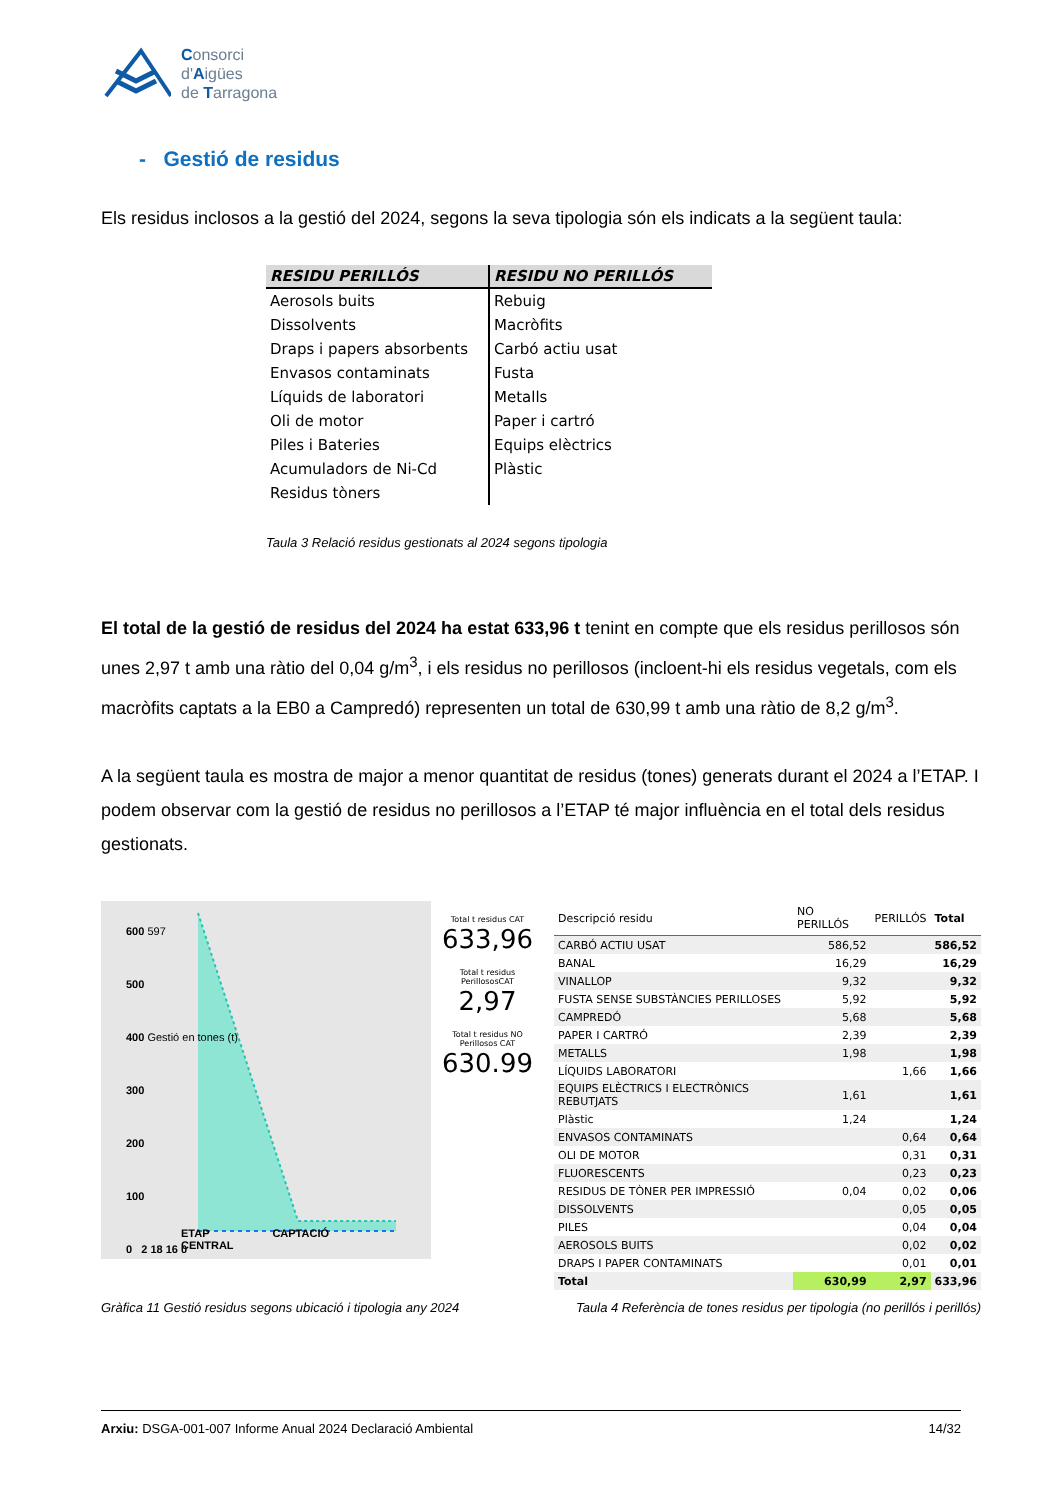Consorci
d'Aigües
de Tarragona
- Gestió de residus
Els residus inclosos a la gestió del 2024, segons la seva tipologia són els indicats a la següent taula:
| RESIDU PERILLÓS | RESIDU NO PERILLÓS |
| --- | --- |
| Aerosols buits | Rebuig |
| Dissolvents | Macròfits |
| Draps i papers absorbents | Carbó actiu usat |
| Envasos contaminats | Fusta |
| Líquids de laboratori | Metalls |
| Oli de motor | Paper i cartró |
| Piles i Bateries | Equips elèctrics |
| Acumuladors de Ni-Cd | Plàstic |
| Residus tòners | |
Taula 3 Relació residus gestionats al 2024 segons tipologia
El total de la gestió de residus del 2024 ha estat 633,96 t tenint en compte que els residus perillosos són unes 2,97 t amb una ràtio del 0,04 g/m<sup>3</sup>, i els residus no perillosos (incloent-hi els residus vegetals, com els macròfits captats a la EB0 a Campredó) representen un total de 630,99 t amb una ràtio de 8,2 g/m<sup>3</sup>.
A la següent taula es mostra de major a menor quantitat de residus (tones) generats durant el 2024 a l’ETAP. I podem observar com la gestió de residus no perillosos a l’ETAP té major influència en el total dels residus gestionats.
600 597
500
400 Gestió en tones (t)
300
200
100
0 2 18 16 0
ETAP CAPTACIÓ CENTRAL
Total t residus CAT
633,96
Total t residus PerillososCAT
2,97
Total t residus NO Perillosos CAT
630.99
| Descripció residu | NO PERILLÓS | PERILLÓS | Total |
| --- | --- | --- | --- |
| CARBÓ ACTIU USAT | 586,52 | | 586,52 |
| BANAL | 16,29 | | 16,29 |
| VINALLOP | 9,32 | | 9,32 |
| FUSTA SENSE SUBSTÀNCIES PERILLOSES | 5,92 | | 5,92 |
| CAMPREDÓ | 5,68 | | 5,68 |
| PAPER I CARTRÓ | 2,39 | | 2,39 |
| METALLS | 1,98 | | 1,98 |
| LÍQUIDS LABORATORI | | 1,66 | 1,66 |
| EQUIPS ELÈCTRICS I ELECTRÒNICS REBUTJATS | 1,61 | | 1,61 |
| Plàstic | 1,24 | | 1,24 |
| ENVASOS CONTAMINATS | | 0,64 | 0,64 |
| OLI DE MOTOR | | 0,31 | 0,31 |
| FLUORESCENTS | | 0,23 | 0,23 |
| RESIDUS DE TÒNER PER IMPRESSIÓ | 0,04 | 0,02 | 0,06 |
| DISSOLVENTS | | 0,05 | 0,05 |
| PILES | | 0,04 | 0,04 |
| AEROSOLS BUITS | | 0,02 | 0,02 |
| DRAPS I PAPER CONTAMINATS | | 0,01 | 0,01 |
| Total | 630,99 | 2,97 | 633,96 |
Gràfica 11 Gestió residus segons ubicació i tipologia any 2024 Taula 4 Referència de tones residus per tipologia (no perillós i perillós)
Arxiu: DSGA-001-007 Informe Anual 2024 Declaració Ambiental 14/32